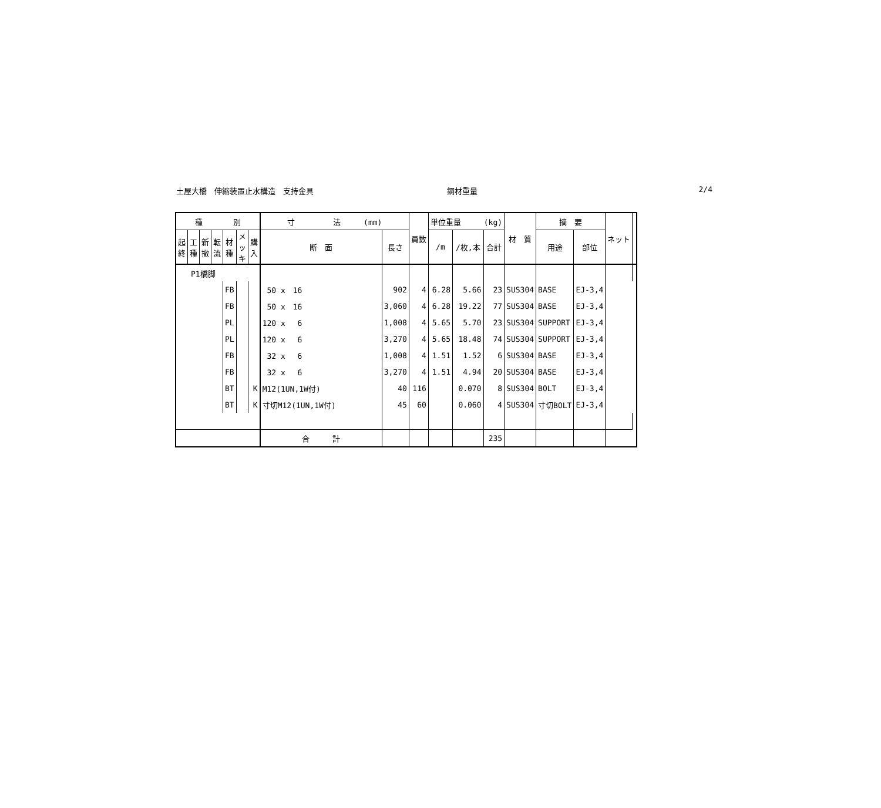土屋大橋　伸縮装置止水構造　支持金具 鋼材重量 2/4
| 種 別 | | | | | | | 寸 法 (mm) | | 員数 | 単位重量 (kg) | | | 材 質 | 摘 要 | | ネット | |
| --- | --- | --- | --- | --- | --- | --- | --- | --- | --- | --- | --- | --- | --- | --- | --- | --- | --- |
| 起 終 | 工 種 | 新 撤 | 転 流 | 材 種 | メ ッ キ | 購 入 | | | | | | | | | | | |
| | | | | | | | 断 面 | 長さ | | /m | /枚,本 | 合計 | | 用途 | 部位 | | |
| P1橋脚 | | | | | | | | | | | | | | | | | |
| | | | | FB | | | 50 x 16 | 902 | 4 | 6.28 | 5.66 | 23 | SUS304 | BASE | EJ-3,4 | | |
| | | | | FB | | | 50 x 16 | 3,060 | 4 | 6.28 | 19.22 | 77 | SUS304 | BASE | EJ-3,4 | | |
| | | | | PL | | | 120 x 6 | 1,008 | 4 | 5.65 | 5.70 | 23 | SUS304 | SUPPORT | EJ-3,4 | | |
| | | | | PL | | | 120 x 6 | 3,270 | 4 | 5.65 | 18.48 | 74 | SUS304 | SUPPORT | EJ-3,4 | | |
| | | | | FB | | | 32 x 6 | 1,008 | 4 | 1.51 | 1.52 | 6 | SUS304 | BASE | EJ-3,4 | | |
| | | | | FB | | | 32 x 6 | 3,270 | 4 | 1.51 | 4.94 | 20 | SUS304 | BASE | EJ-3,4 | | |
| | | | | BT | | K | M12(1UN,1W付) | 40 | 116 | | 0.070 | 8 | SUS304 | BOLT | EJ-3,4 | | |
| | | | | BT | | K | 寸切M12(1UN,1W付) | 45 | 60 | | 0.060 | 4 | SUS304 | 寸切BOLT | EJ-3,4 | | |
| | | | | | | | 合 計 | | | | | 235 | | | | | |